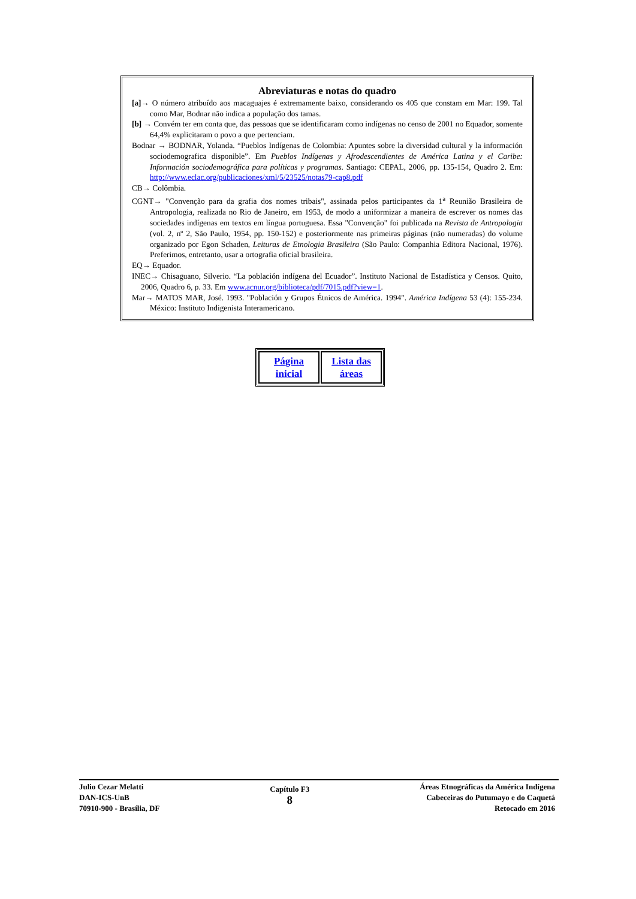Abreviaturas e notas do quadro
[a]→ O número atribuído aos macaguajes é extremamente baixo, considerando os 405 que constam em Mar: 199. Tal como Mar, Bodnar não indica a população dos tamas.
[b] → Convém ter em conta que, das pessoas que se identificaram como indígenas no censo de 2001 no Equador, somente 64,4% explicitaram o povo a que pertenciam.
Bodnar → BODNAR, Yolanda. “Pueblos Indígenas de Colombia: Apuntes sobre la diversidad cultural y la información sociodemografica disponible”. Em Pueblos Indígenas y Afrodescendientes de América Latina y el Caribe: Información sociodemográfica para políticas y programas. Santiago: CEPAL, 2006, pp. 135-154, Quadro 2. Em: http://www.eclac.org/publicaciones/xml/5/23525/notas79-cap8.pdf
CB→ Colômbia.
CGNT→ "Convenção para da grafia dos nomes tribais", assinada pelos participantes da 1<sup>a</sup> Reunião Brasileira de Antropologia, realizada no Rio de Janeiro, em 1953, de modo a uniformizar a maneira de escrever os nomes das sociedades indígenas em textos em língua portuguesa. Essa "Convenção" foi publicada na Revista de Antropologia (vol. 2, nº 2, São Paulo, 1954, pp. 150-152) e posteriormente nas primeiras páginas (não numeradas) do volume organizado por Egon Schaden, Leituras de Etnologia Brasileira (São Paulo: Companhia Editora Nacional, 1976). Preferimos, entretanto, usar a ortografia oficial brasileira.
EQ→ Equador.
INEC→ Chisaguano, Silverio. “La población indígena del Ecuador”. Instituto Nacional de Estadística y Censos. Quito, 2006, Quadro 6, p. 33. Em www.acnur.org/biblioteca/pdf/7015.pdf?view=1.
Mar→ MATOS MAR, José. 1993. "Población y Grupos Étnicos de América. 1994". América Indígena 53 (4): 155-234. México: Instituto Indigenista Interamericano.
| Página inicial | Lista das áreas |
Julio Cezar Melatti
DAN-ICS-UnB
70910-900 - Brasília, DF
Capítulo F3
8
Áreas Etnográficas da América Indígena
Cabeceiras do Putumayo e do Caquetá
Retocado em 2016